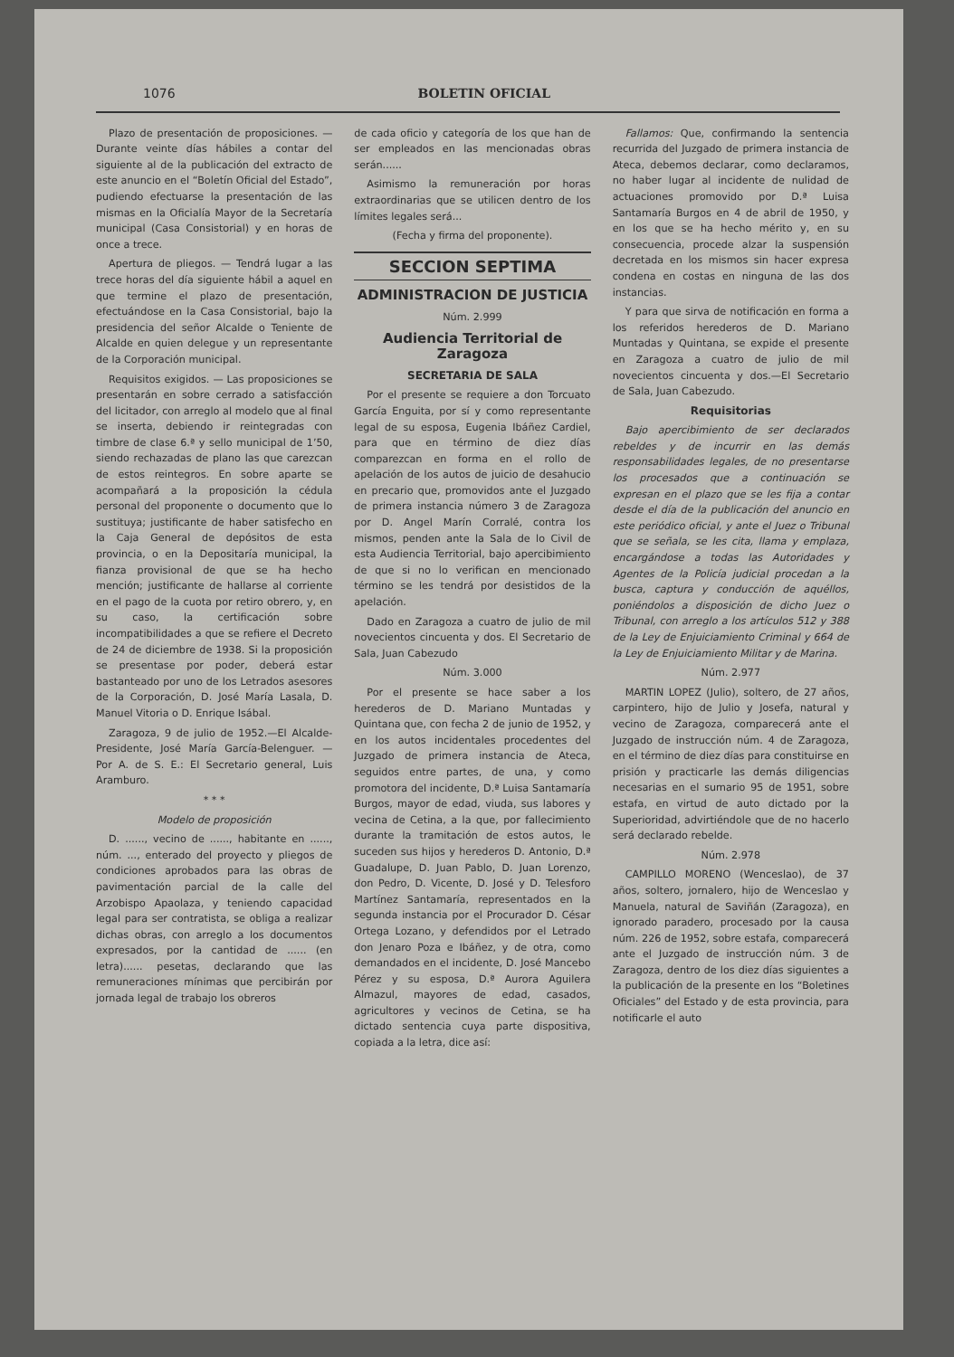1076 BOLETIN OFICIAL
Plazo de presentación de proposiciones. — Durante veinte días hábiles a contar del siguiente al de la publicación del extracto de este anuncio en el “Boletín Oficial del Estado”, pudiendo efectuarse la presentación de las mismas en la Oficialía Mayor de la Secretaría municipal (Casa Consistorial) y en horas de once a trece.
Apertura de pliegos. — Tendrá lugar a las trece horas del día siguiente hábil a aquel en que termine el plazo de presentación, efectuándose en la Casa Consistorial, bajo la presidencia del señor Alcalde o Teniente de Alcalde en quien delegue y un representante de la Corporación municipal.
Requisitos exigidos. — Las proposiciones se presentarán en sobre cerrado a satisfacción del licitador, con arreglo al modelo que al final se inserta, debiendo ir reintegradas con timbre de clase 6.ª y sello municipal de 1’50, siendo rechazadas de plano las que carezcan de estos reintegros. En sobre aparte se acompañará a la proposición la cédula personal del proponente o documento que lo sustituya; justificante de haber satisfecho en la Caja General de depósitos de esta provincia, o en la Depositaría municipal, la fianza provisional de que se ha hecho mención; justificante de hallarse al corriente en el pago de la cuota por retiro obrero, y, en su caso, la certificación sobre incompatibilidades a que se refiere el Decreto de 24 de diciembre de 1938. Si la proposición se presentase por poder, deberá estar bastanteado por uno de los Letrados asesores de la Corporación, D. José María Lasala, D. Manuel Vitoria o D. Enrique Isábal.
Zaragoza, 9 de julio de 1952.—El Alcalde-Presidente, José María García-Belenguer. — Por A. de S. E.: El Secretario general, Luis Aramburo.
* * *
Modelo de proposición
D. ......, vecino de ......, habitante en ......, núm. ..., enterado del proyecto y pliegos de condiciones aprobados para las obras de pavimentación parcial de la calle del Arzobispo Apaolaza, y teniendo capacidad legal para ser contratista, se obliga a realizar dichas obras, con arreglo a los documentos expresados, por la cantidad de ...... (en letra)...... pesetas, declarando que las remuneraciones mínimas que percibirán por jornada legal de trabajo los obreros
de cada oficio y categoría de los que han de ser empleados en las mencionadas obras serán......
Asimismo la remuneración por horas extraordinarias que se utilicen dentro de los límites legales será...
(Fecha y firma del proponente).
SECCION SEPTIMA
ADMINISTRACION DE JUSTICIA
Núm. 2.999
Audiencia Territorial de Zaragoza
SECRETARIA DE SALA
Por el presente se requiere a don Torcuato García Enguita, por sí y como representante legal de su esposa, Eugenia Ibáñez Cardiel, para que en término de diez días comparezcan en forma en el rollo de apelación de los autos de juicio de desahucio en precario que, promovidos ante el Juzgado de primera instancia número 3 de Zaragoza por D. Angel Marín Corralé, contra los mismos, penden ante la Sala de lo Civil de esta Audiencia Territorial, bajo apercibimiento de que si no lo verifican en mencionado término se les tendrá por desistidos de la apelación.
Dado en Zaragoza a cuatro de julio de mil novecientos cincuenta y dos. El Secretario de Sala, Juan Cabezudo
Núm. 3.000
Por el presente se hace saber a los herederos de D. Mariano Muntadas y Quintana que, con fecha 2 de junio de 1952, y en los autos incidentales procedentes del Juzgado de primera instancia de Ateca, seguidos entre partes, de una, y como promotora del incidente, D.ª Luisa Santamaría Burgos, mayor de edad, viuda, sus labores y vecina de Cetina, a la que, por fallecimiento durante la tramitación de estos autos, le suceden sus hijos y herederos D. Antonio, D.ª Guadalupe, D. Juan Pablo, D. Juan Lorenzo, don Pedro, D. Vicente, D. José y D. Telesforo Martínez Santamaría, representados en la segunda instancia por el Procurador D. César Ortega Lozano, y defendidos por el Letrado don Jenaro Poza e Ibáñez, y de otra, como demandados en el incidente, D. José Mancebo Pérez y su esposa, D.ª Aurora Aguilera Almazul, mayores de edad, casados, agricultores y vecinos de Cetina, se ha dictado sentencia cuya parte dispositiva, copiada a la letra, dice así:
Fallamos: Que, confirmando la sentencia recurrida del Juzgado de primera instancia de Ateca, debemos declarar, como declaramos, no haber lugar al incidente de nulidad de actuaciones promovido por D.ª Luisa Santamaría Burgos en 4 de abril de 1950, y en los que se ha hecho mérito y, en su consecuencia, procede alzar la suspensión decretada en los mismos sin hacer expresa condena en costas en ninguna de las dos instancias.
Y para que sirva de notificación en forma a los referidos herederos de D. Mariano Muntadas y Quintana, se expide el presente en Zaragoza a cuatro de julio de mil novecientos cincuenta y dos.—El Secretario de Sala, Juan Cabezudo.
Requisitorias
Bajo apercibimiento de ser declarados rebeldes y de incurrir en las demás responsabilidades legales, de no presentarse los procesados que a continuación se expresan en el plazo que se les fija a contar desde el día de la publicación del anuncio en este periódico oficial, y ante el Juez o Tribunal que se señala, se les cita, llama y emplaza, encargándose a todas las Autoridades y Agentes de la Policía judicial procedan a la busca, captura y conducción de aquéllos, poniéndolos a disposición de dicho Juez o Tribunal, con arreglo a los artículos 512 y 388 de la Ley de Enjuiciamiento Criminal y 664 de la Ley de Enjuiciamiento Militar y de Marina.
Núm. 2.977
MARTIN LOPEZ (Julio), soltero, de 27 años, carpintero, hijo de Julio y Josefa, natural y vecino de Zaragoza, comparecerá ante el Juzgado de instrucción núm. 4 de Zaragoza, en el término de diez días para constituirse en prisión y practicarle las demás diligencias necesarias en el sumario 95 de 1951, sobre estafa, en virtud de auto dictado por la Superioridad, advirtiéndole que de no hacerlo será declarado rebelde.
Núm. 2.978
CAMPILLO MORENO (Wenceslao), de 37 años, soltero, jornalero, hijo de Wenceslao y Manuela, natural de Saviñán (Zaragoza), en ignorado paradero, procesado por la causa núm. 226 de 1952, sobre estafa, comparecerá ante el Juzgado de instrucción núm. 3 de Zaragoza, dentro de los diez días siguientes a la publicación de la presente en los “Boletines Oficiales” del Estado y de esta provincia, para notificarle el auto